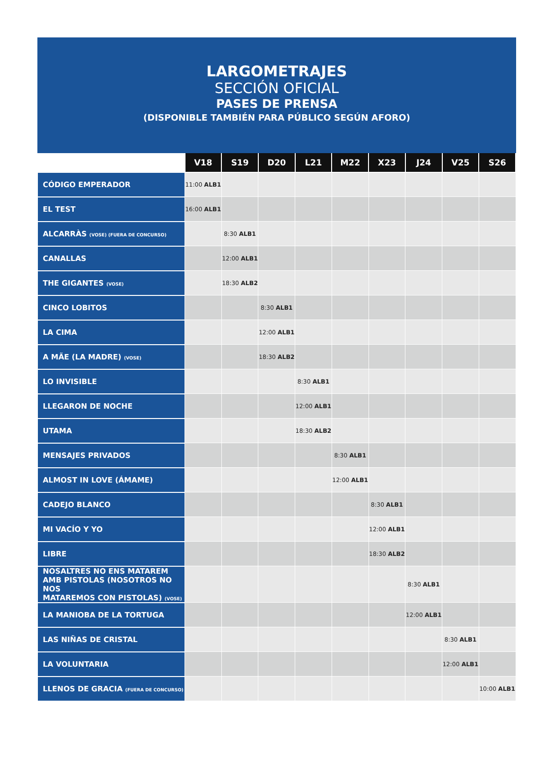LARGOMETRAJES
SECCIÓN OFICIAL
PASES DE PRENSA
(DISPONIBLE TAMBIÉN PARA PÚBLICO SEGÚN AFORO)
| | V18 | S19 | D20 | L21 | M22 | X23 | J24 | V25 | S26 |
| --- | --- | --- | --- | --- | --- | --- | --- | --- | --- |
| CÓDIGO EMPERADOR | 11:00 ALB1 | | | | | | | | |
| EL TEST | 16:00 ALB1 | | | | | | | | |
| ALCARRÀS (VOSE) (FUERA DE CONCURSO) | | 8:30 ALB1 | | | | | | | |
| CANALLAS | | 12:00 ALB1 | | | | | | | |
| THE GIGANTES (VOSE) | | 18:30 ALB2 | | | | | | | |
| CINCO LOBITOS | | | 8:30 ALB1 | | | | | | |
| LA CIMA | | | 12:00 ALB1 | | | | | | |
| A MÃE (LA MADRE) (VOSE) | | | 18:30 ALB2 | | | | | | |
| LO INVISIBLE | | | | 8:30 ALB1 | | | | | |
| LLEGARON DE NOCHE | | | | 12:00 ALB1 | | | | | |
| UTAMA | | | | 18:30 ALB2 | | | | | |
| MENSAJES PRIVADOS | | | | | 8:30 ALB1 | | | | |
| ALMOST IN LOVE (ÁMAME) | | | | | 12:00 ALB1 | | | | |
| CADEJO BLANCO | | | | | | 8:30 ALB1 | | | |
| MI VACÍO Y YO | | | | | | 12:00 ALB1 | | | |
| LIBRE | | | | | | 18:30 ALB2 | | | |
| NOSALTRES NO ENS MATAREM AMB PISTOLAS (NOSOTROS NO NOS MATAREMOS CON PISTOLAS) (VOSE) | | | | | | | 8:30 ALB1 | | |
| LA MANIOBA DE LA TORTUGA | | | | | | | 12:00 ALB1 | | |
| LAS NIÑAS DE CRISTAL | | | | | | | | 8:30 ALB1 | |
| LA VOLUNTARIA | | | | | | | | 12:00 ALB1 | |
| LLENOS DE GRACIA (FUERA DE CONCURSO) | | | | | | | | | 10:00 ALB1 |